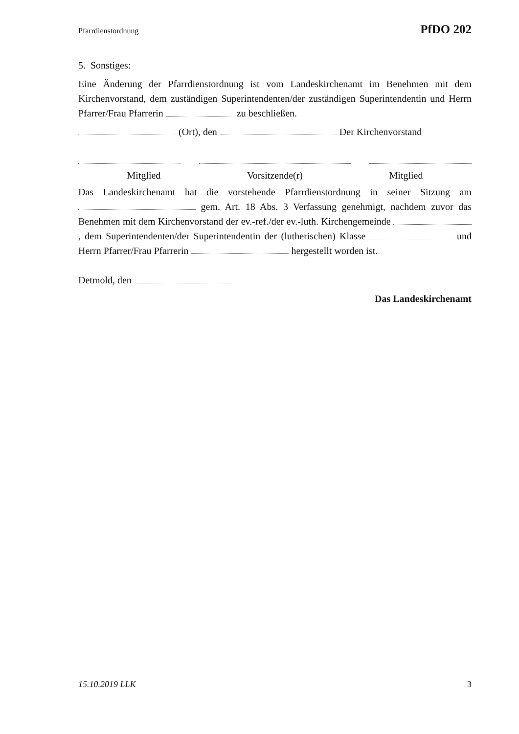Pfarrdienstordnung PfDO 202
5. Sonstiges:
Eine Änderung der Pfarrdienstordnung ist vom Landeskirchenamt im Benehmen mit dem Kirchenvorstand, dem zuständigen Superintendenten/der zuständigen Superintendentin und Herrn Pfarrer/Frau Pfarrerin zu beschließen.
(Ort), den Der Kirchenvorstand
Mitglied Vorsitzende(r) Mitglied
Das Landeskirchenamt hat die vorstehende Pfarrdienstordnung in seiner Sitzung am gem. Art. 18 Abs. 3 Verfassung genehmigt, nachdem zuvor das Benehmen mit dem Kirchenvorstand der ev.-ref./der ev.-luth. Kirchengemeinde , dem Superintendenten/der Superintendentin der (lutherischen) Klasse und Herrn Pfarrer/Frau Pfarrerin hergestellt worden ist.
Detmold, den
Das Landeskirchenamt
15.10.2019 LLK 3